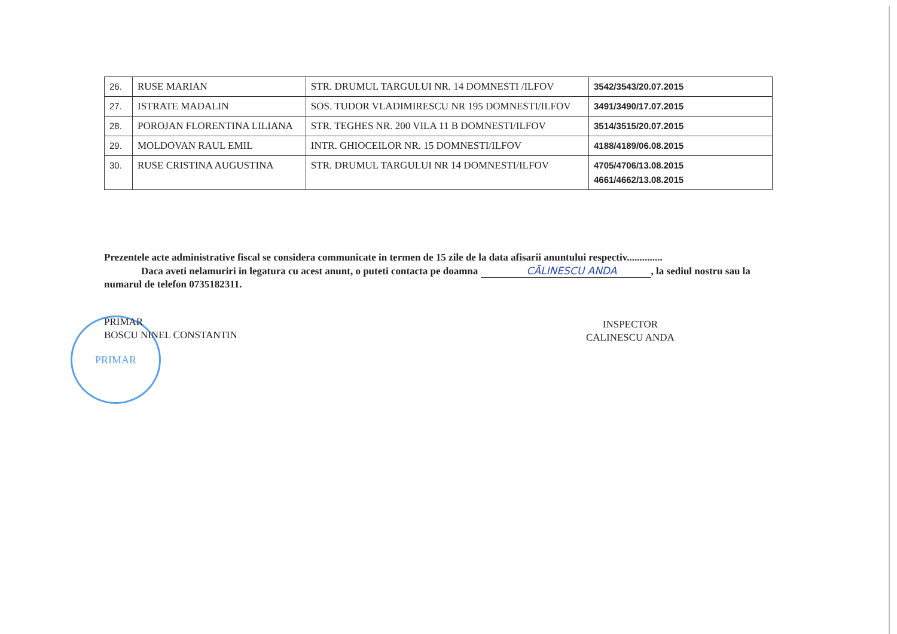| 26. | RUSE MARIAN | STR. DRUMUL TARGULUI NR. 14 DOMNESTI /ILFOV | 3542/3543/20.07.2015 |
| 27. | ISTRATE MADALIN | SOS. TUDOR VLADIMIRESCU NR 195 DOMNESTI/ILFOV | 3491/3490/17.07.2015 |
| 28. | POROJAN FLORENTINA LILIANA | STR. TEGHES NR. 200 VILA 11 B DOMNESTI/ILFOV | 3514/3515/20.07.2015 |
| 29. | MOLDOVAN RAUL EMIL | INTR. GHIOCEILOR NR. 15 DOMNESTI/ILFOV | 4188/4189/06.08.2015 |
| 30. | RUSE CRISTINA AUGUSTINA | STR. DRUMUL TARGULUI NR 14 DOMNESTI/ILFOV | 4705/4706/13.08.2015 4661/4662/13.08.2015 |
Prezentele acte administrative fiscal se considera communicate in termen de 15 zile de la data afisarii anuntului respectiv..............
Daca aveti nelamuriri in legatura cu acest anunt, o puteti contacta pe doamna CĂLINESCU ANDA, la sediul nostru sau la numarul de telefon 0735182311.
PRIMAR
PRIMAR
BOSCU NINEL CONSTANTIN
INSPECTOR
CALINESCU ANDA